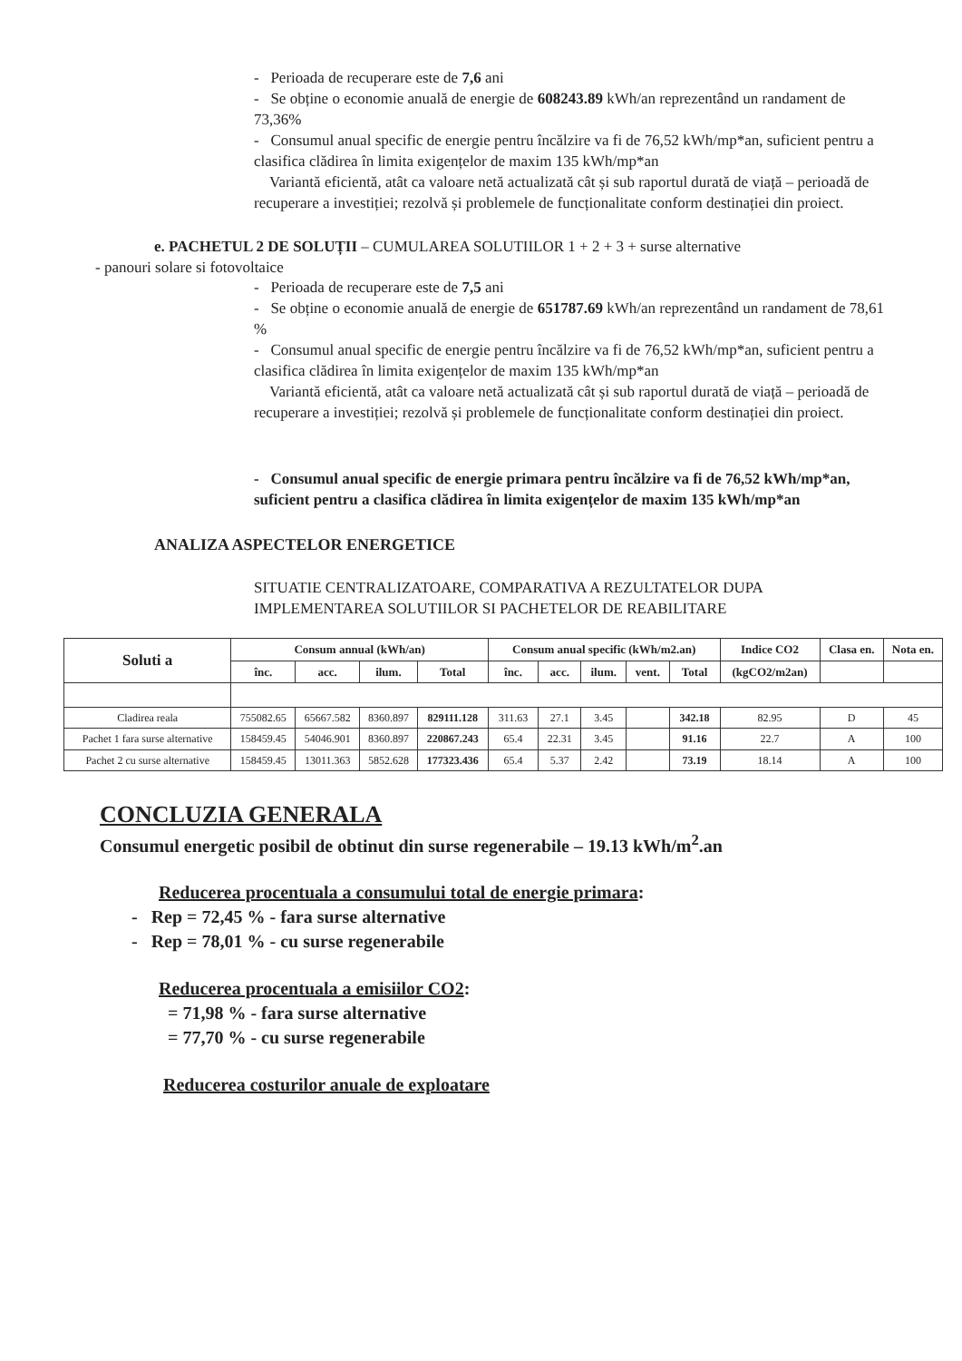- Perioada de recuperare este de 7,6 ani
- Se obține o economie anuală de energie de 608243.89 kWh/an reprezentând un randament de 73,36%
- Consumul anual specific de energie pentru încălzire va fi de 76,52 kWh/mp*an, suficient pentru a clasifica clădirea în limita exigențelor de maxim 135 kWh/mp*an
Variantă eficientă, atât ca valoare netă actualizată cât și sub raportul durată de viață – perioadă de recuperare a investiției; rezolvă și problemele de funcționalitate conform destinației din proiect.
e. PACHETUL 2 DE SOLUȚII – CUMULAREA SOLUTIILOR 1 + 2 + 3 + surse alternative
- panouri solare si fotovoltaice
- Perioada de recuperare este de 7,5 ani
- Se obține o economie anuală de energie de 651787.69 kWh/an reprezentând un randament de 78,61 %
- Consumul anual specific de energie pentru încălzire va fi de 76,52 kWh/mp*an, suficient pentru a clasifica clădirea în limita exigențelor de maxim 135 kWh/mp*an
Variantă eficientă, atât ca valoare netă actualizată cât și sub raportul durată de viață – perioadă de recuperare a investiției; rezolvă și problemele de funcționalitate conform destinației din proiect.
- Consumul anual specific de energie primara pentru încălzire va fi de 76,52 kWh/mp*an, suficient pentru a clasifica clădirea în limita exigențelor de maxim 135 kWh/mp*an
ANALIZA ASPECTELOR ENERGETICE
SITUATIE CENTRALIZATOARE, COMPARATIVA A REZULTATELOR DUPA IMPLEMENTAREA SOLUTIILOR SI PACHETELOR DE REABILITARE
| Soluti a | Consum annual (kWh/an) | | | | Consum anual specific (kWh/m2.an) | | | | | Indice CO2 | Clasa en. | Nota en. |
| --- | --- | --- | --- | --- | --- | --- | --- | --- | --- | --- | --- | --- |
| | înc. | acc. | ilum. | Total | înc. | acc. | ilum. | vent. | Total | (kgCO2/m2an) | | |
| Cladirea reala | 755082.65 | 65667.582 | 8360.897 | 829111.128 | 311.63 | 27.1 | 3.45 | | 342.18 | 82.95 | D | 45 |
| Pachet 1 fara surse alternative | 158459.45 | 54046.901 | 8360.897 | 220867.243 | 65.4 | 22.31 | 3.45 | | 91.16 | 22.7 | A | 100 |
| Pachet 2 cu surse alternative | 158459.45 | 13011.363 | 5852.628 | 177323.436 | 65.4 | 5.37 | 2.42 | | 73.19 | 18.14 | A | 100 |
CONCLUZIA GENERALA
Consumul energetic posibil de obtinut din surse regenerabile – 19.13 kWh/m<sup>2</sup>.an
Reducerea procentuala a consumului total de energie primara:
- Rep = 72,45 % - fara surse alternative
- Rep = 78,01 % - cu surse regenerabile
Reducerea procentuala a emisiilor CO2:
= 71,98 % - fara surse alternative
= 77,70 % - cu surse regenerabile
Reducerea costurilor anuale de exploatare